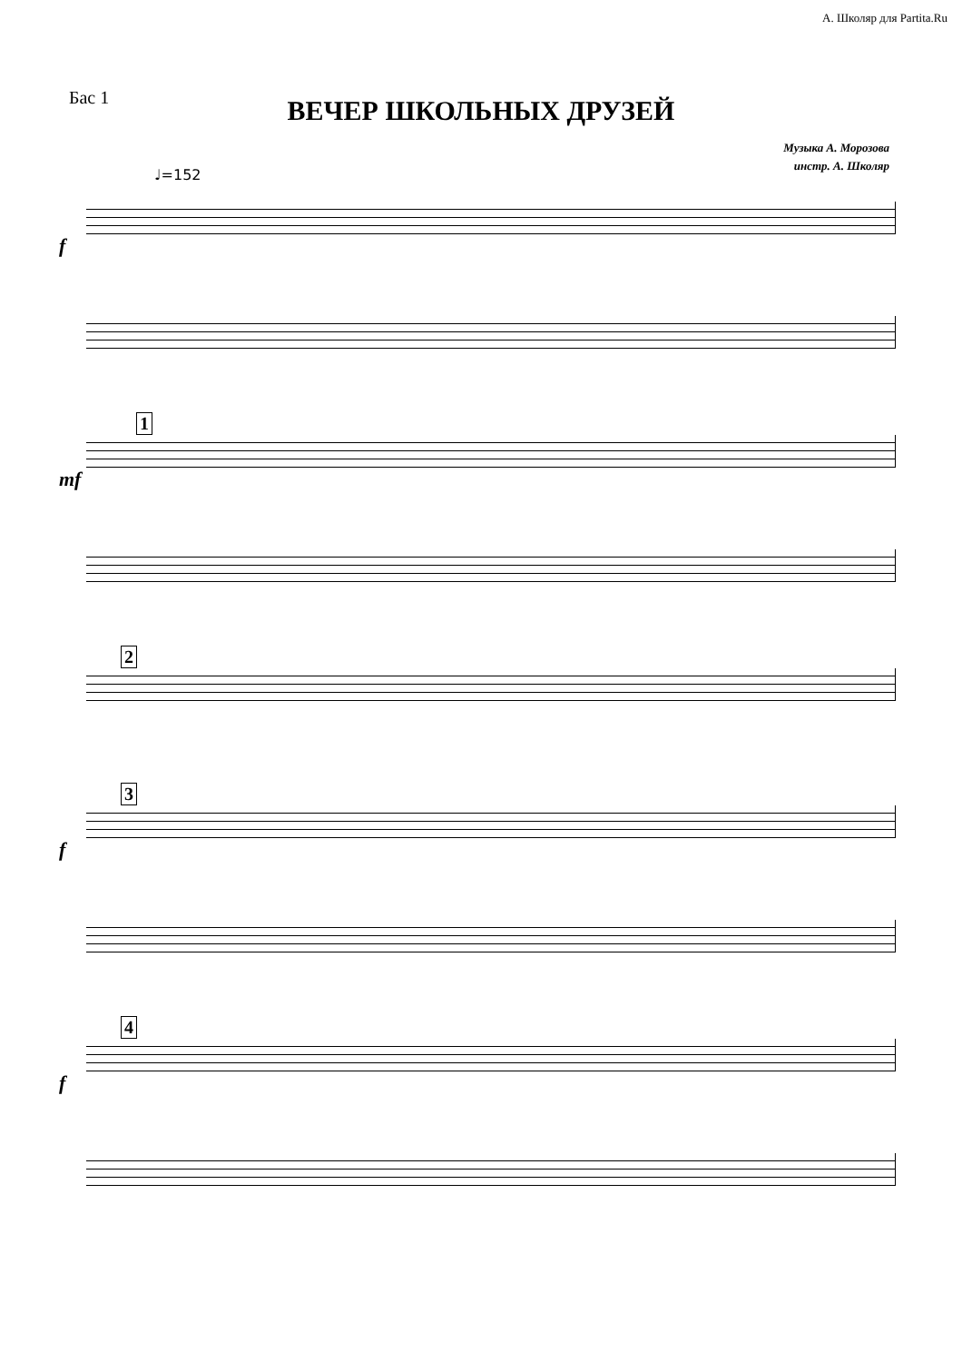А. Школяр для Partita.Ru
Бас 1
ВЕЧЕР ШКОЛЬНЫХ ДРУЗЕЙ
Музыка А. Морозова
инстр. А. Школяр
♩=152
f
1
mf
2 3
f
4
f